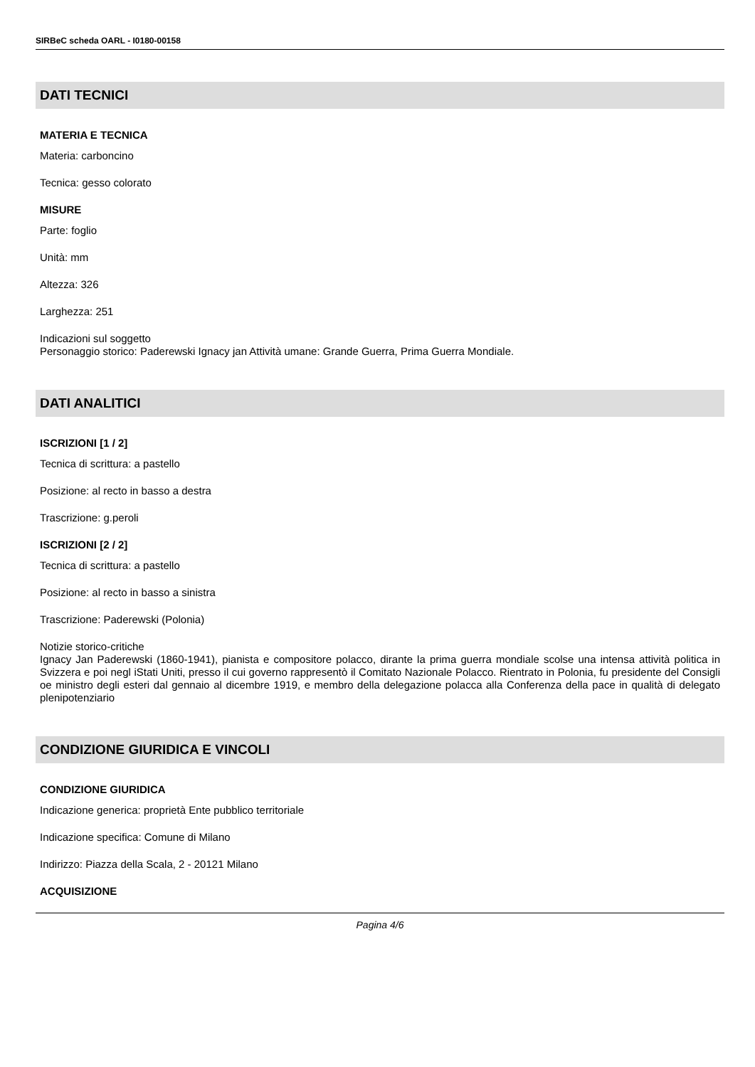SIRBeC scheda OARL - I0180-00158
DATI TECNICI
MATERIA E TECNICA
Materia: carboncino
Tecnica: gesso colorato
MISURE
Parte: foglio
Unità: mm
Altezza: 326
Larghezza: 251
Indicazioni sul soggetto
Personaggio storico: Paderewski Ignacy jan Attività umane: Grande Guerra, Prima Guerra Mondiale.
DATI ANALITICI
ISCRIZIONI [1 / 2]
Tecnica di scrittura: a pastello
Posizione: al recto in basso a destra
Trascrizione: g.peroli
ISCRIZIONI [2 / 2]
Tecnica di scrittura: a pastello
Posizione: al recto in basso a sinistra
Trascrizione: Paderewski (Polonia)
Notizie storico-critiche
Ignacy Jan Paderewski (1860-1941), pianista e compositore polacco, dirante la prima guerra mondiale scolse una intensa attività politica in Svizzera e poi negl iStati Uniti, presso il cui governo rappresentò il Comitato Nazionale Polacco. Rientrato in Polonia, fu presidente del Consigli oe ministro degli esteri dal gennaio al dicembre 1919, e membro della delegazione polacca alla Conferenza della pace in qualità di delegato plenipotenziario
CONDIZIONE GIURIDICA E VINCOLI
CONDIZIONE GIURIDICA
Indicazione generica: proprietà Ente pubblico territoriale
Indicazione specifica: Comune di Milano
Indirizzo: Piazza della Scala, 2 - 20121 Milano
ACQUISIZIONE
Pagina 4/6